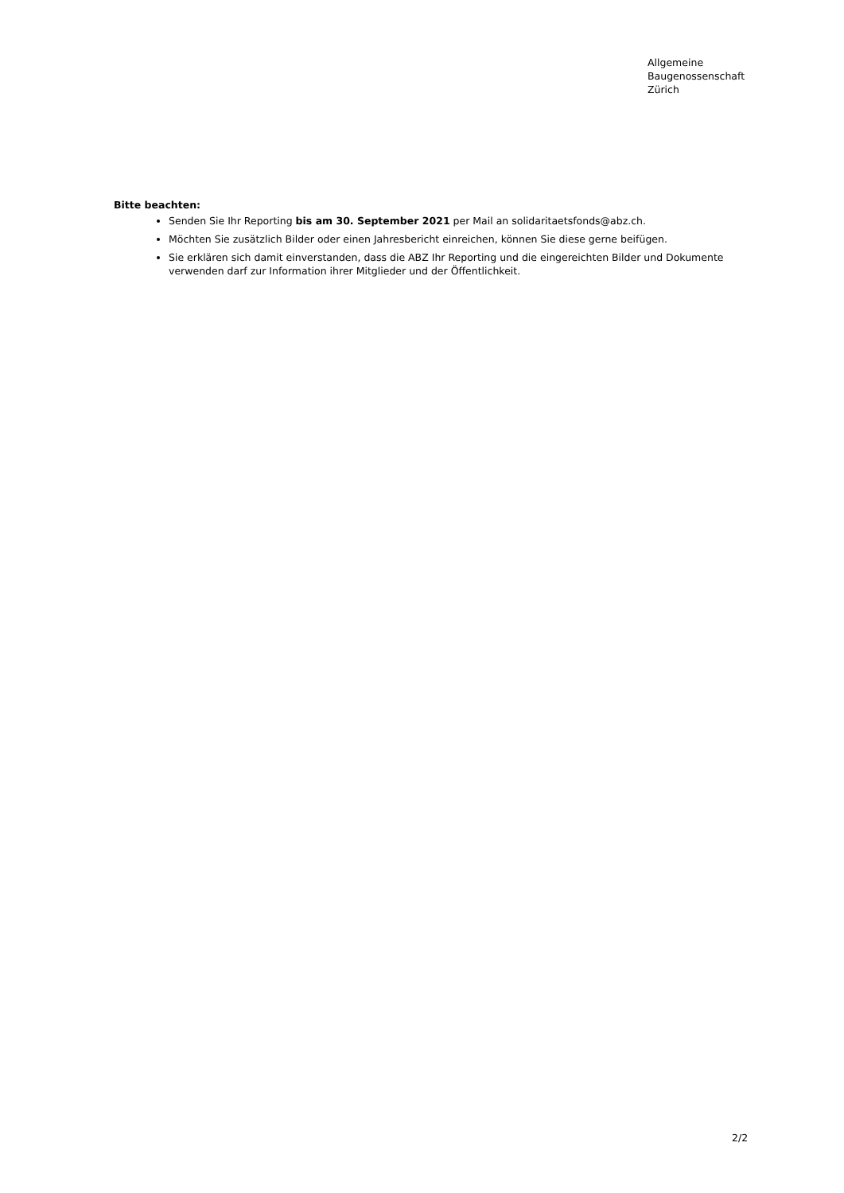Allgemeine
Baugenossenschaft
Zürich
Bitte beachten:
Senden Sie Ihr Reporting bis am 30. September 2021 per Mail an solidaritaetsfonds@abz.ch.
Möchten Sie zusätzlich Bilder oder einen Jahresbericht einreichen, können Sie diese gerne beifügen.
Sie erklären sich damit einverstanden, dass die ABZ Ihr Reporting und die eingereichten Bilder und Dokumente verwenden darf zur Information ihrer Mitglieder und der Öffentlichkeit.
2/2